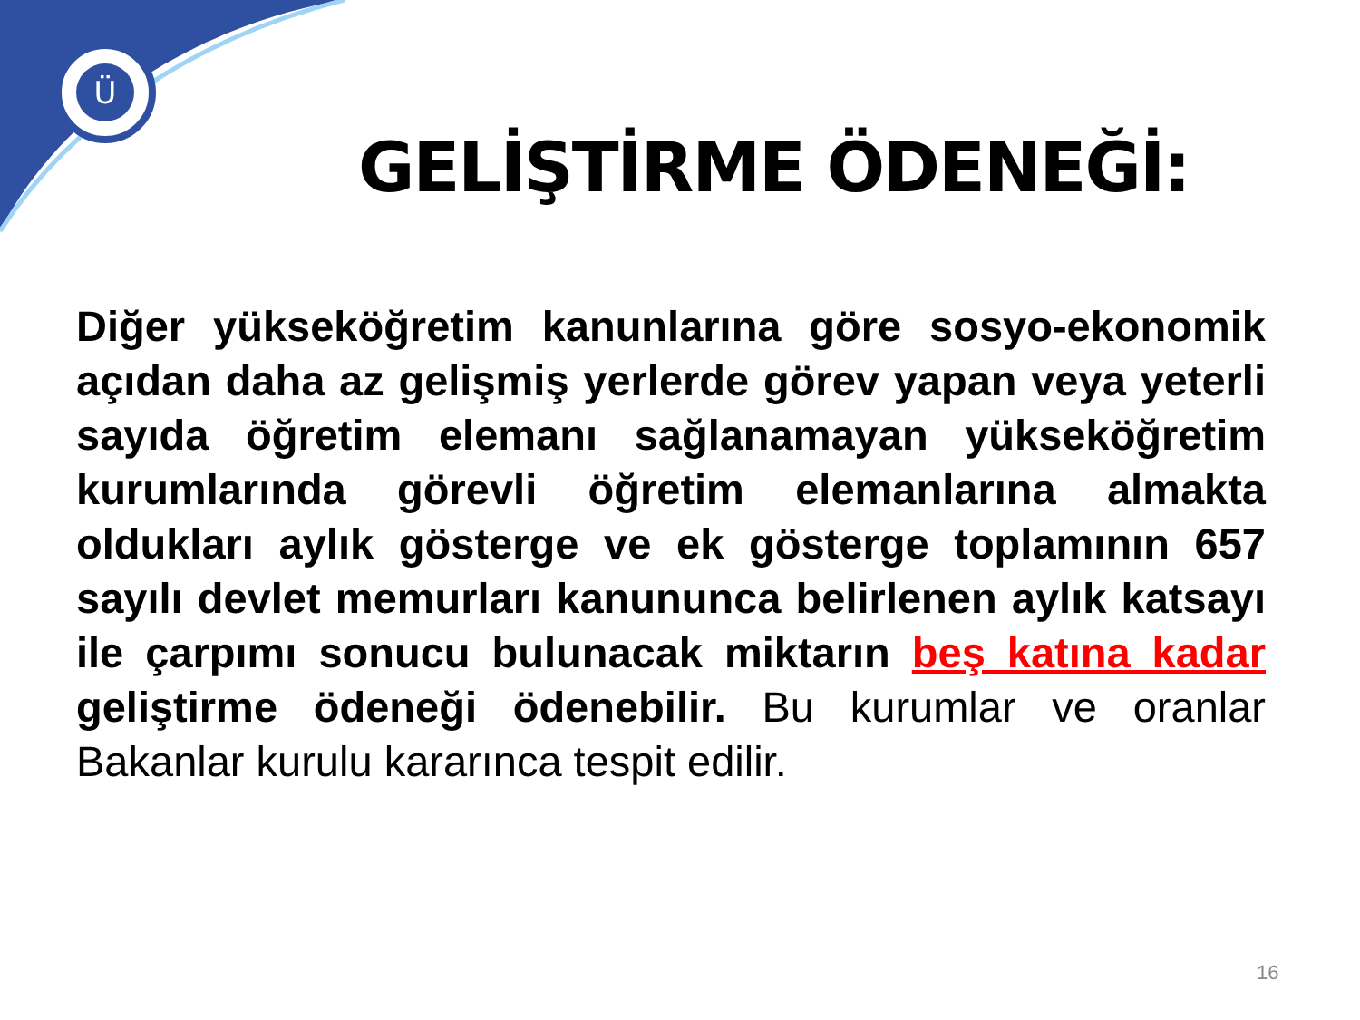Ü
GELİŞTİRME ÖDENEĞİ:
Diğer yükseköğretim kanunlarına göre sosyo-ekonomik açıdan daha az gelişmiş yerlerde görev yapan veya yeterli sayıda öğretim elemanı sağlanamayan yükseköğretim kurumlarında görevli öğretim elemanlarına almakta oldukları aylık gösterge ve ek gösterge toplamının 657 sayılı devlet memurları kanununca belirlenen aylık katsayı ile çarpımı sonucu bulunacak miktarın beş katına kadar geliştirme ödeneği ödenebilir. Bu kurumlar ve oranlar Bakanlar kurulu kararınca tespit edilir.
16